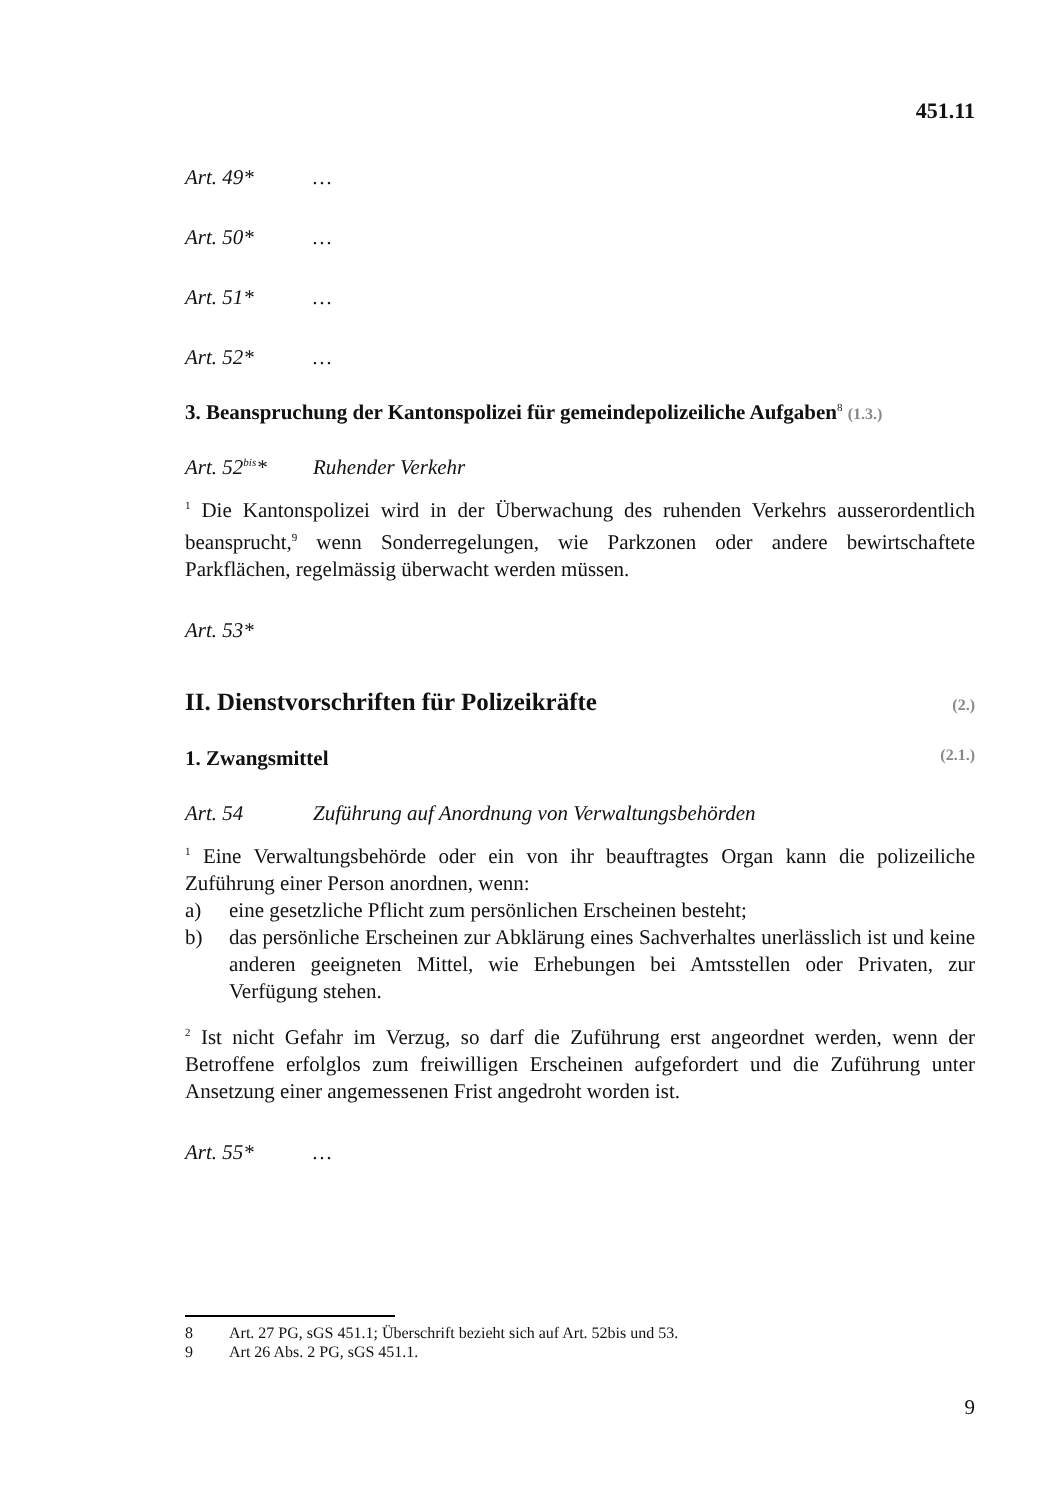451.11
Art. 49* …
Art. 50* …
Art. 51* …
Art. 52* …
3. Beanspruchung der Kantonspolizei für gemeindepolizeiliche Aufgaben<sup>8</sup> (1.3.)
Art. 52<sup>bis</sup>* Ruhender Verkehr
<sup>1</sup> Die Kantonspolizei wird in der Überwachung des ruhenden Verkehrs ausserordentlich beansprucht,<sup>9</sup> wenn Sonderregelungen, wie Parkzonen oder andere bewirtschaftete Parkflächen, regelmässig überwacht werden müssen.
Art. 53*
II. Dienstvorschriften für Polizeikräfte (2.)
1. Zwangsmittel (2.1.)
Art. 54 Zuführung auf Anordnung von Verwaltungsbehörden
<sup>1</sup> Eine Verwaltungsbehörde oder ein von ihr beauftragtes Organ kann die polizeiliche Zuführung einer Person anordnen, wenn:
a) eine gesetzliche Pflicht zum persönlichen Erscheinen besteht;
b) das persönliche Erscheinen zur Abklärung eines Sachverhaltes unerlässlich ist und keine anderen geeigneten Mittel, wie Erhebungen bei Amtsstellen oder Privaten, zur Verfügung stehen.
<sup>2</sup> Ist nicht Gefahr im Verzug, so darf die Zuführung erst angeordnet werden, wenn der Betroffene erfolglos zum freiwilligen Erscheinen aufgefordert und die Zuführung unter Ansetzung einer angemessenen Frist angedroht worden ist.
Art. 55* …
8 Art. 27 PG, sGS 451.1; Überschrift bezieht sich auf Art. 52bis und 53.
9 Art 26 Abs. 2 PG, sGS 451.1.
9